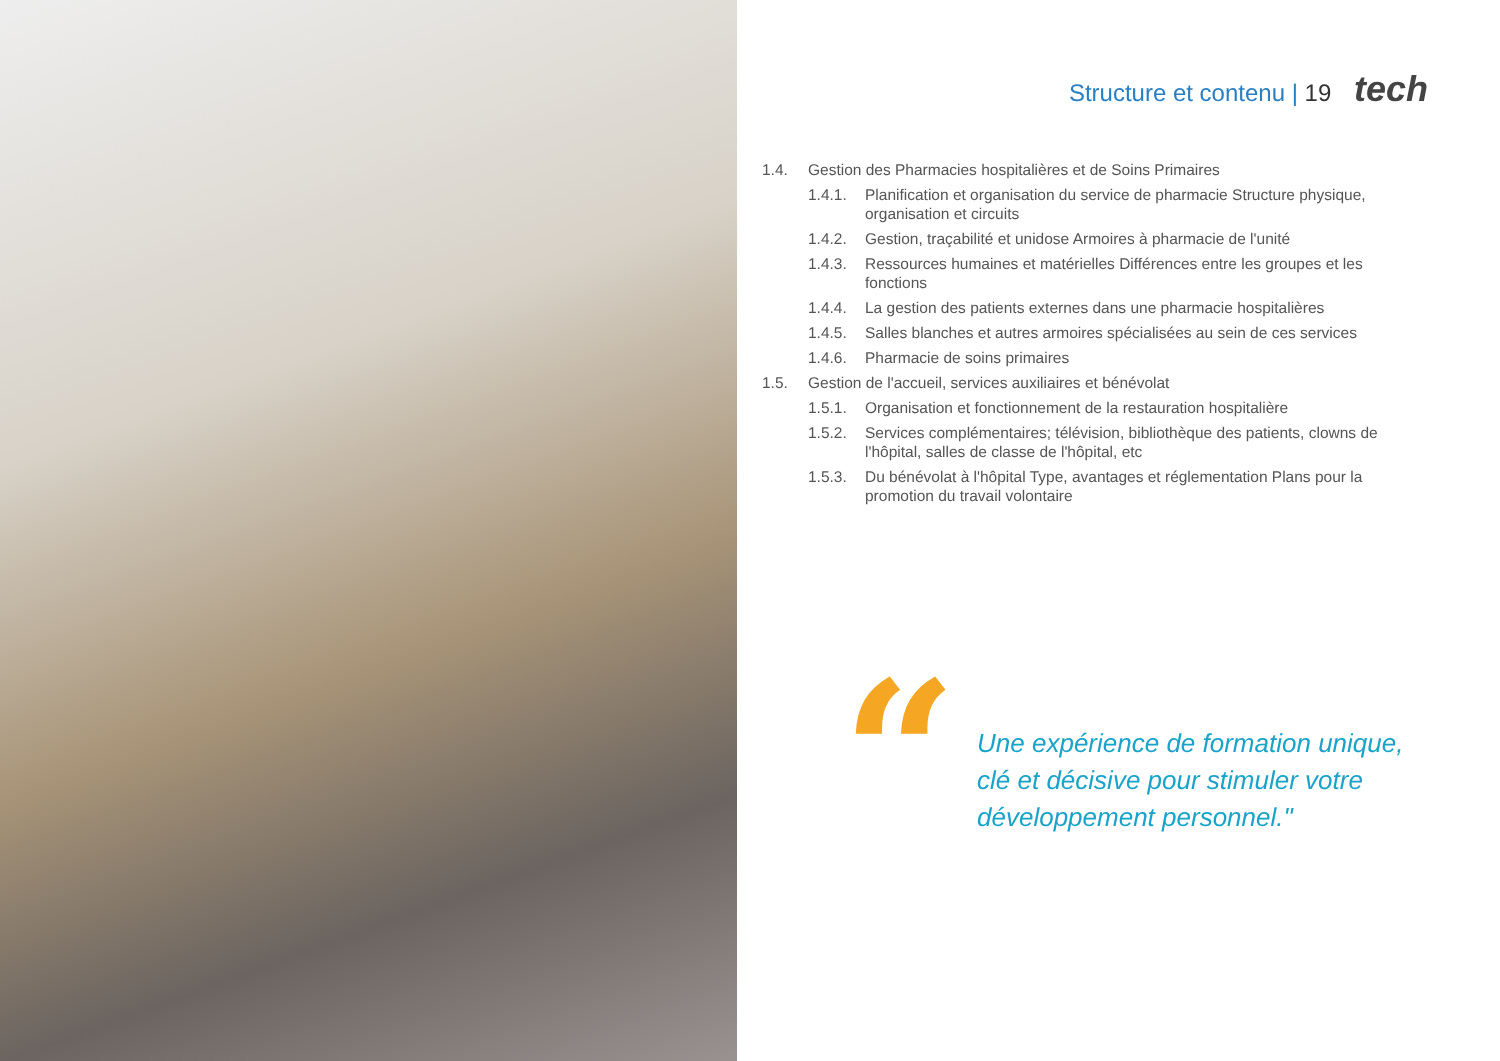Structure et contenu | 19 tech
1.4. Gestion des Pharmacies hospitalières et de Soins Primaires
1.4.1. Planification et organisation du service de pharmacie Structure physique, organisation et circuits
1.4.2. Gestion, traçabilité et unidose Armoires à pharmacie de l'unité
1.4.3. Ressources humaines et matérielles Différences entre les groupes et les fonctions
1.4.4. La gestion des patients externes dans une pharmacie hospitalières
1.4.5. Salles blanches et autres armoires spécialisées au sein de ces services
1.4.6. Pharmacie de soins primaires
1.5. Gestion de l'accueil, services auxiliaires et bénévolat
1.5.1. Organisation et fonctionnement de la restauration hospitalière
1.5.2. Services complémentaires; télévision, bibliothèque des patients, clowns de l'hôpital, salles de classe de l'hôpital, etc
1.5.3. Du bénévolat à l'hôpital Type, avantages et réglementation Plans pour la promotion du travail volontaire
“
Une expérience de formation unique,
clé et décisive pour stimuler votre
développement personnel."